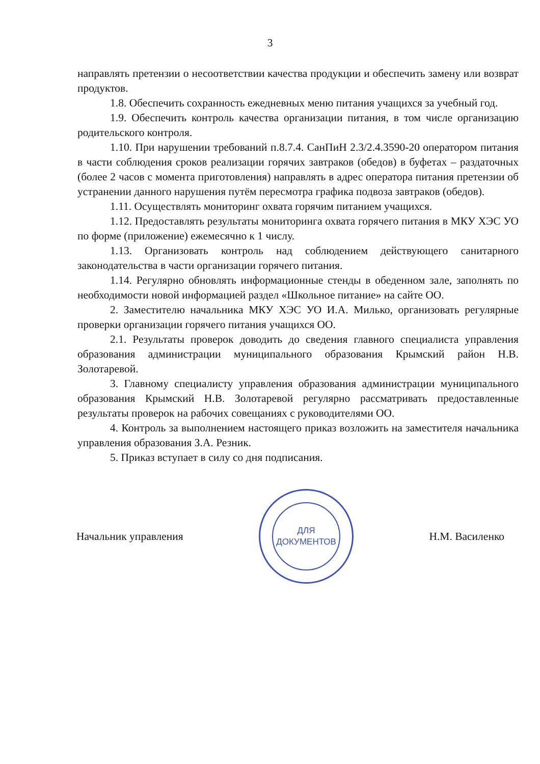3
направлять претензии о несоответствии качества продукции и обеспечить замену или возврат продуктов.
1.8. Обеспечить сохранность ежедневных меню питания учащихся за учебный год.
1.9. Обеспечить контроль качества организации питания, в том числе организацию родительского контроля.
1.10. При нарушении требований п.8.7.4. СанПиН 2.3/2.4.3590-20 оператором питания в части соблюдения сроков реализации горячих завтраков (обедов) в буфетах – раздаточных (более 2 часов с момента приготовления) направлять в адрес оператора питания претензии об устранении данного нарушения путём пересмотра графика подвоза завтраков (обедов).
1.11. Осуществлять мониторинг охвата горячим питанием учащихся.
1.12. Предоставлять результаты мониторинга охвата горячего питания в МКУ ХЭС УО по форме (приложение) ежемесячно к 1 числу.
1.13. Организовать контроль над соблюдением действующего санитарного законодательства в части организации горячего питания.
1.14. Регулярно обновлять информационные стенды в обеденном зале, заполнять по необходимости новой информацией раздел «Школьное питание» на сайте ОО.
2. Заместителю начальника МКУ ХЭС УО И.А. Милько, организовать регулярные проверки организации горячего питания учащихся ОО.
2.1. Результаты проверок доводить до сведения главного специалиста управления образования администрации муниципального образования Крымский район Н.В. Золотаревой.
3. Главному специалисту управления образования администрации муниципального образования Крымский Н.В. Золотаревой регулярно рассматривать предоставленные результаты проверок на рабочих совещаниях с руководителями ОО.
4. Контроль за выполнением настоящего приказ возложить на заместителя начальника управления образования З.А. Резник.
5. Приказ вступает в силу со дня подписания.
Начальник управления
ДЛЯ
ДОКУМЕНТОВ
Н.М. Василенко